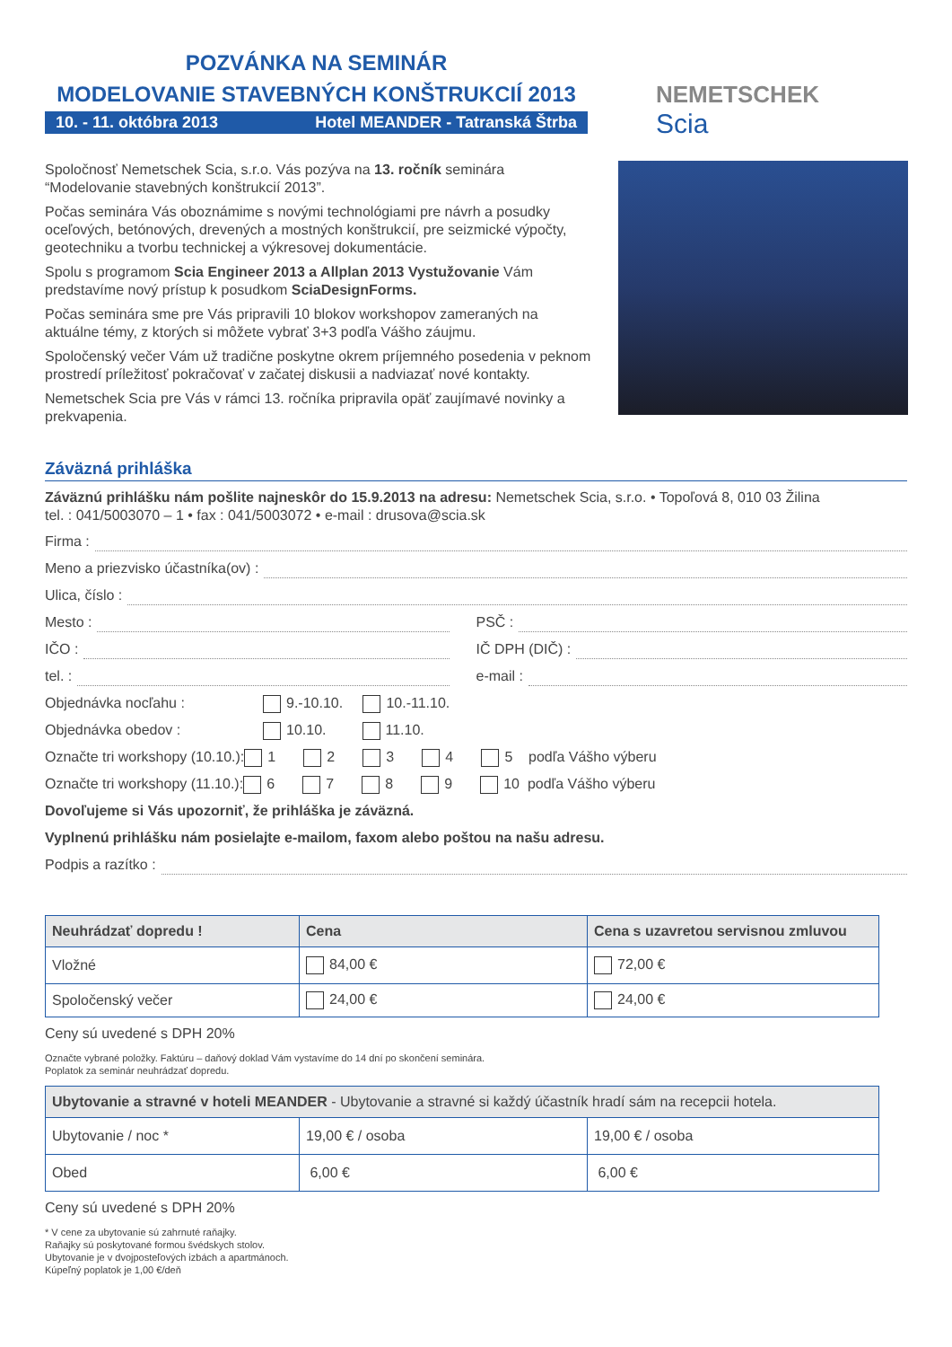POZVÁNKA NA SEMINÁR
MODELOVANIE STAVEBNÝCH KONŠTRUKCIÍ 2013
10. - 11. októbra 2013 Hotel MEANDER - Tatranská Štrba
NEMETSCHEK
Scia
Spoločnosť Nemetschek Scia, s.r.o. Vás pozýva na 13. ročník seminára “Modelovanie stavebných konštrukcií 2013”.
Počas seminára Vás oboznámime s novými technológiami pre návrh a posudky oceľových, betónových, drevených a mostných konštrukcií, pre seizmické výpočty, geotechniku a tvorbu technickej a výkresovej dokumentácie.
Spolu s programom Scia Engineer 2013 a Allplan 2013 Vystužovanie Vám predstavíme nový prístup k posudkom SciaDesignForms.
Počas seminára sme pre Vás pripravili 10 blokov workshopov zameraných na aktuálne témy, z ktorých si môžete vybrať 3+3 podľa Vášho záujmu.
Spoločenský večer Vám už tradične poskytne okrem príjemného posedenia v peknom prostredí príležitosť pokračovať v začatej diskusii a nadviazať nové kontakty.
Nemetschek Scia pre Vás v rámci 13. ročníka pripravila opäť zaujímavé novinky a prekvapenia.
Záväzná prihláška
Záväznú prihlášku nám pošlite najneskôr do 15.9.2013 na adresu: Nemetschek Scia, s.r.o. • Topoľová 8, 010 03 Žilina
tel. : 041/5003070 – 1 • fax : 041/5003072 • e-mail : drusova@scia.sk
Firma :
Meno a priezvisko účastníka(ov) :
Ulica, číslo :
Mesto : PSČ :
IČO : IČ DPH (DIČ) :
tel. : e-mail :
Objednávka nocľahu : 9.-10.10. 10.-11.10.
Objednávka obedov : 10.10. 11.10.
Označte tri workshopy (10.10.): 1 2 3 4 5 podľa Vášho výberu
Označte tri workshopy (11.10.): 6 7 8 9 10 podľa Vášho výberu
Dovoľujeme si Vás upozorniť, že prihláška je záväzná.
Vyplnenú prihlášku nám posielajte e-mailom, faxom alebo poštou na našu adresu.
Podpis a razítko :
| Neuhrádzať dopredu ! | Cena | Cena s uzavretou servisnou zmluvou |
| --- | --- | --- |
| Vložné | 84,00 € | 72,00 € |
| Spoločenský večer | 24,00 € | 24,00 € |
Ceny sú uvedené s DPH 20%
Označte vybrané položky. Faktúru – daňový doklad Vám vystavíme do 14 dní po skončení seminára.
Poplatok za seminár neuhrádzať dopredu.
| Ubytovanie a stravné v hoteli MEANDER - Ubytovanie a stravné si každý účastník hradí sám na recepcii hotela. | | |
| --- | --- | --- |
| Ubytovanie / noc * | 19,00 € / osoba | 19,00 € / osoba |
| Obed | 6,00 € | 6,00 € |
Ceny sú uvedené s DPH 20%
* V cene za ubytovanie sú zahrnuté raňajky.
Raňajky sú poskytované formou švédskych stolov.
Ubytovanie je v dvojposteľových izbách a apartmánoch.
Kúpeľný poplatok je 1,00 €/deň